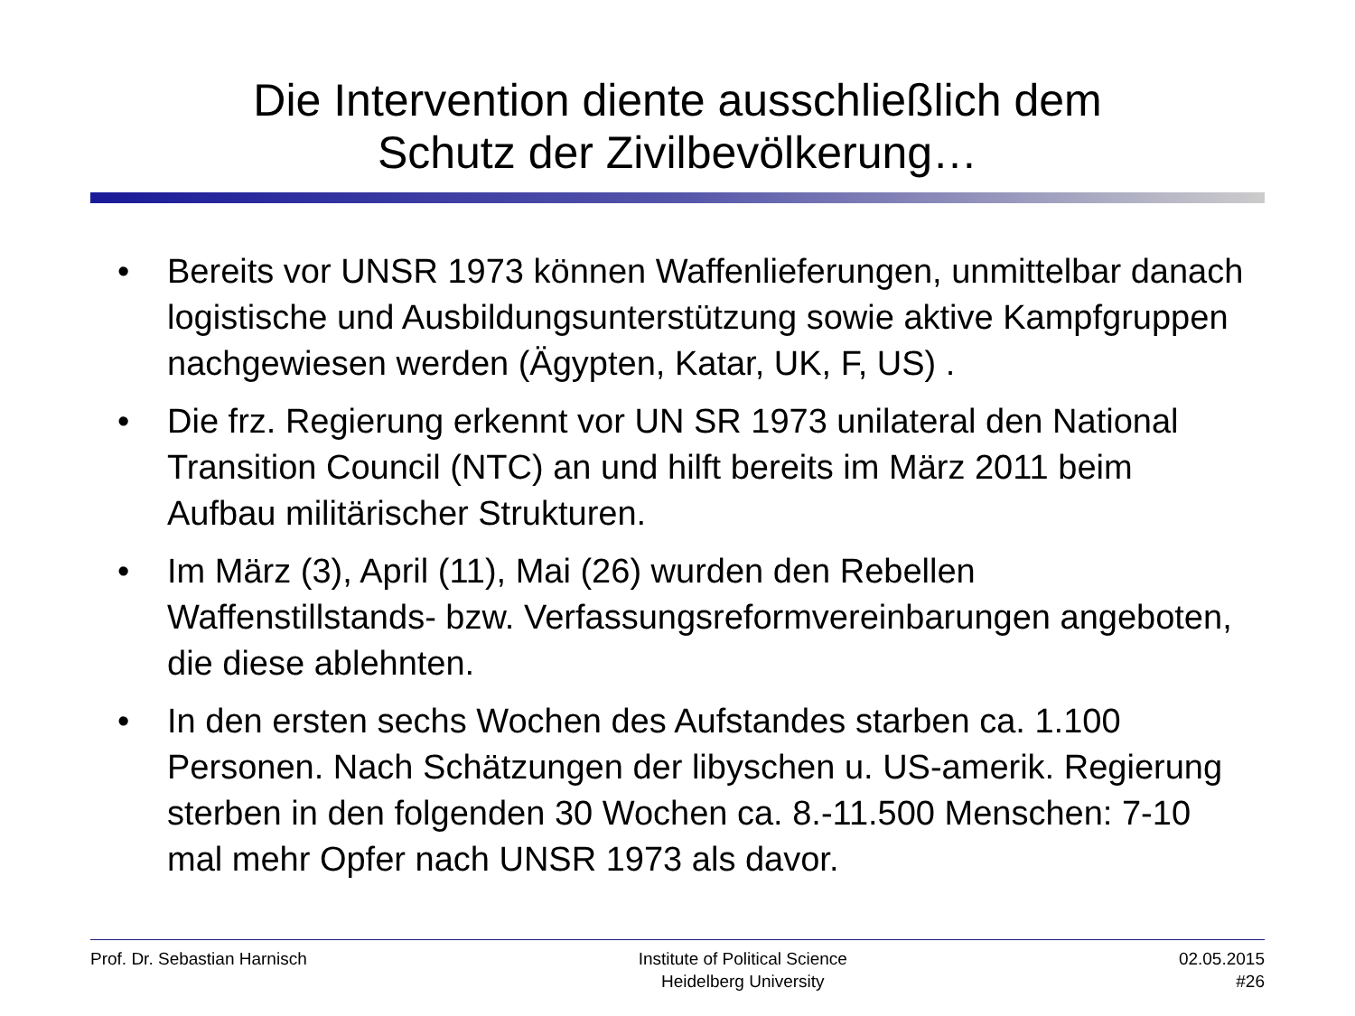Die Intervention diente ausschließlich dem
Schutz der Zivilbevölkerung…
• Bereits vor UNSR 1973 können Waffenlieferungen, unmittelbar danach logistische und Ausbildungsunterstützung sowie aktive Kampfgruppen nachgewiesen werden (Ägypten, Katar, UK, F, US) .
• Die frz. Regierung erkennt vor UN SR 1973 unilateral den National Transition Council (NTC) an und hilft bereits im März 2011 beim Aufbau militärischer Strukturen.
• Im März (3), April (11), Mai (26) wurden den Rebellen Waffenstillstands- bzw. Verfassungsreformvereinbarungen angeboten, die diese ablehnten.
• In den ersten sechs Wochen des Aufstandes starben ca. 1.100 Personen. Nach Schätzungen der libyschen u. US-amerik. Regierung sterben in den folgenden 30 Wochen ca. 8.-11.500 Menschen: 7-10 mal mehr Opfer nach UNSR 1973 als davor.
Prof. Dr. Sebastian Harnisch Institute of Political Science
Heidelberg University
02.05.2015
#26